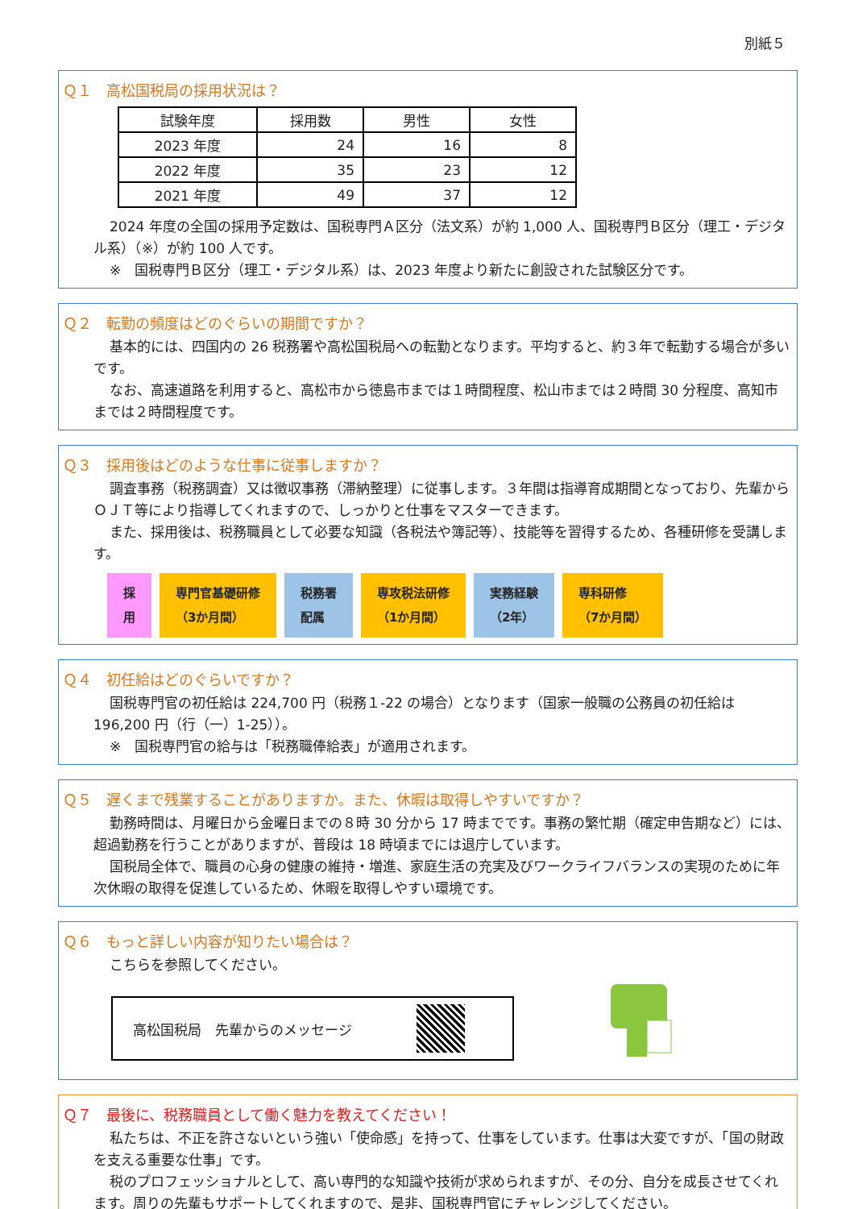別紙５
Ｑ１　高松国税局の採用状況は？
| 試験年度 | 採用数 | 男性 | 女性 |
| --- | --- | --- | --- |
| 2023 年度 | 24 | 16 | 8 |
| 2022 年度 | 35 | 23 | 12 |
| 2021 年度 | 49 | 37 | 12 |
2024 年度の全国の採用予定数は、国税専門Ａ区分（法文系）が約 1,000 人、国税専門Ｂ区分（理工・デジタル系）（※）が約 100 人です。
※　国税専門Ｂ区分（理工・デジタル系）は、2023 年度より新たに創設された試験区分です。
Ｑ２　転勤の頻度はどのぐらいの期間ですか？
基本的には、四国内の 26 税務署や高松国税局への転勤となります。平均すると、約３年で転勤する場合が多いです。
なお、高速道路を利用すると、高松市から徳島市までは１時間程度、松山市までは２時間 30 分程度、高知市までは２時間程度です。
Ｑ３　採用後はどのような仕事に従事しますか？
調査事務（税務調査）又は徴収事務（滞納整理）に従事します。３年間は指導育成期間となっており、先輩からＯＪＴ等により指導してくれますので、しっかりと仕事をマスターできます。
また、採用後は、税務職員として必要な知識（各税法や簿記等）、技能等を習得するため、各種研修を受講します。
採
用
専門官基礎研修
（3か月間）
税務署
配属
専攻税法研修
（1か月間）
実務経験
（2年）
専科研修
（7か月間）
Ｑ４　初任給はどのぐらいですか？
国税専門官の初任給は 224,700 円（税務１-22 の場合）となります（国家一般職の公務員の初任給は 196,200 円（行（一）1-25））。
※　国税専門官の給与は「税務職俸給表」が適用されます。
Ｑ５　遅くまで残業することがありますか。また、休暇は取得しやすいですか？
勤務時間は、月曜日から金曜日までの８時 30 分から 17 時までです。事務の繁忙期（確定申告期など）には、超過勤務を行うことがありますが、普段は 18 時頃までには退庁しています。
国税局全体で、職員の心身の健康の維持・増進、家庭生活の充実及びワークライフバランスの実現のために年次休暇の取得を促進しているため、休暇を取得しやすい環境です。
Ｑ６　もっと詳しい内容が知りたい場合は？
こちらを参照してください。
高松国税局　先輩からのメッセージ
Ｑ７　最後に、税務職員として働く魅力を教えてください！
私たちは、不正を許さないという強い「使命感」を持って、仕事をしています。仕事は大変ですが、「国の財政を支える重要な仕事」です。
税のプロフェッショナルとして、高い専門的な知識や技術が求められますが、その分、自分を成長させてくれます。周りの先輩もサポートしてくれますので、是非、国税専門官にチャレンジしてください。